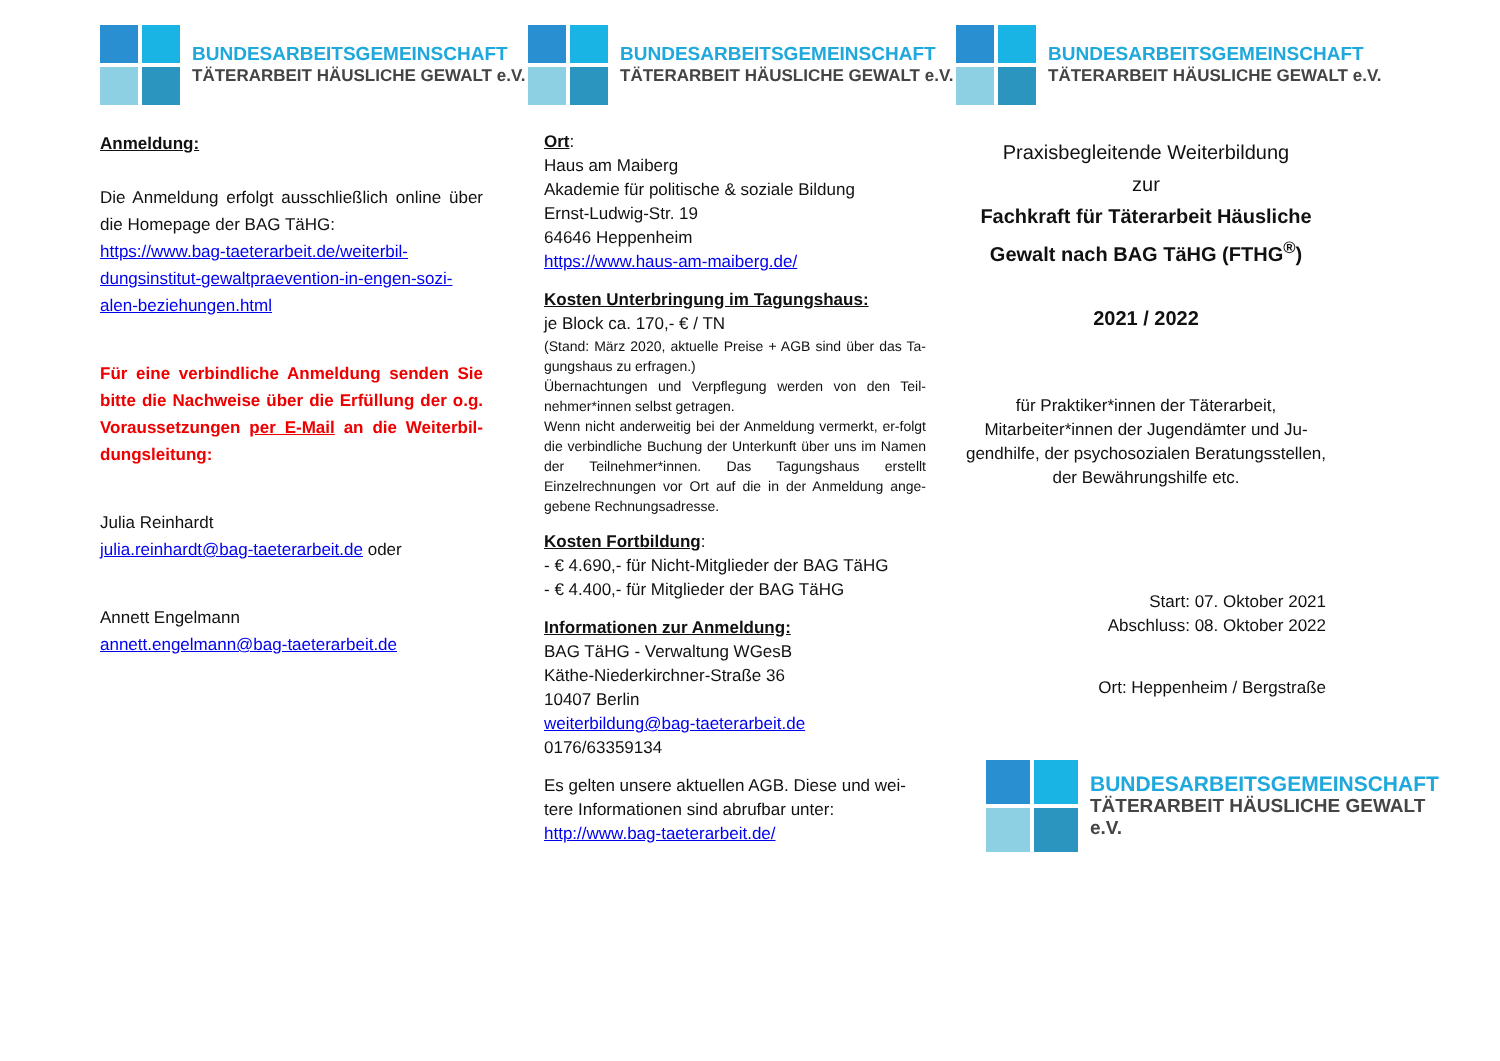BUNDESARBEITSGEMEINSCHAFT
TÄTERARBEIT HÄUSLICHE GEWALT e.V.
Anmeldung:
Die Anmeldung erfolgt ausschließlich online über die Homepage der BAG TäHG:
https://www.bag-taeterarbeit.de/weiterbil-dungsinstitut-gewaltpraevention-in-engen-sozi-alen-beziehungen.html
Für eine verbindliche Anmeldung senden Sie bitte die Nachweise über die Erfüllung der o.g. Voraussetzungen per E-Mail an die Weiterbil-dungsleitung:
Julia Reinhardt
julia.reinhardt@bag-taeterarbeit.de oder
Annett Engelmann
annett.engelmann@bag-taeterarbeit.de
BUNDESARBEITSGEMEINSCHAFT
TÄTERARBEIT HÄUSLICHE GEWALT e.V.
Ort:
Haus am Maiberg
Akademie für politische & soziale Bildung
Ernst-Ludwig-Str. 19
64646 Heppenheim
https://www.haus-am-maiberg.de/
Kosten Unterbringung im Tagungshaus:
je Block ca. 170,- € / TN
(Stand: März 2020, aktuelle Preise + AGB sind über das Ta-gungshaus zu erfragen.)
Übernachtungen und Verpflegung werden von den Teil-nehmer*innen selbst getragen.
Wenn nicht anderweitig bei der Anmeldung vermerkt, er-folgt die verbindliche Buchung der Unterkunft über uns im Namen der Teilnehmer*innen. Das Tagungshaus erstellt Einzelrechnungen vor Ort auf die in der Anmeldung ange-gebene Rechnungsadresse.
Kosten Fortbildung:
- € 4.690,- für Nicht-Mitglieder der BAG TäHG
- € 4.400,- für Mitglieder der BAG TäHG
Informationen zur Anmeldung:
BAG TäHG - Verwaltung WGesB
Käthe-Niederkirchner-Straße 36
10407 Berlin
weiterbildung@bag-taeterarbeit.de
0176/63359134
Es gelten unsere aktuellen AGB. Diese und wei-tere Informationen sind abrufbar unter:
http://www.bag-taeterarbeit.de/
BUNDESARBEITSGEMEINSCHAFT
TÄTERARBEIT HÄUSLICHE GEWALT e.V.
Praxisbegleitende Weiterbildung
zur
Fachkraft für Täterarbeit Häusliche Gewalt nach BAG TäHG (FTHG<sup>®</sup>)
2021 / 2022
für Praktiker*innen der Täterarbeit,
Mitarbeiter*innen der Jugendämter und Ju-gendhilfe, der psychosozialen Beratungsstellen, der Bewährungshilfe etc.
Start: 07. Oktober 2021
Abschluss: 08. Oktober 2022
Ort: Heppenheim / Bergstraße
BUNDESARBEITSGEMEINSCHAFT
TÄTERARBEIT HÄUSLICHE GEWALT e.V.